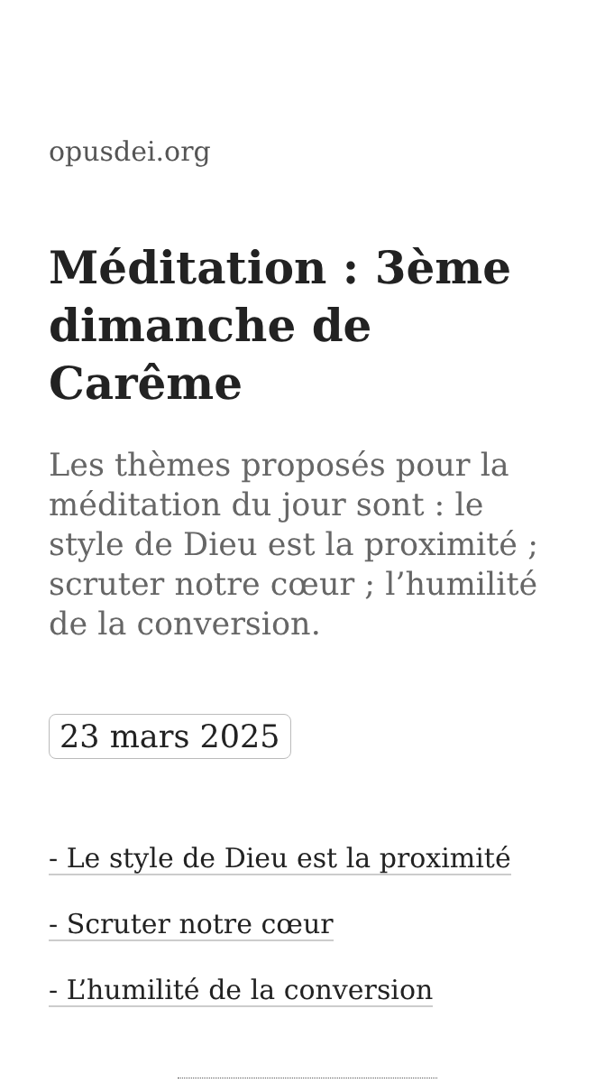opusdei.org
Méditation : 3ème dimanche de Carême
Les thèmes proposés pour la méditation du jour sont : le style de Dieu est la proximité ; scruter notre cœur ; l’humilité de la conversion.
23 mars 2025
- Le style de Dieu est la proximité
- Scruter notre cœur
- L’humilité de la conversion